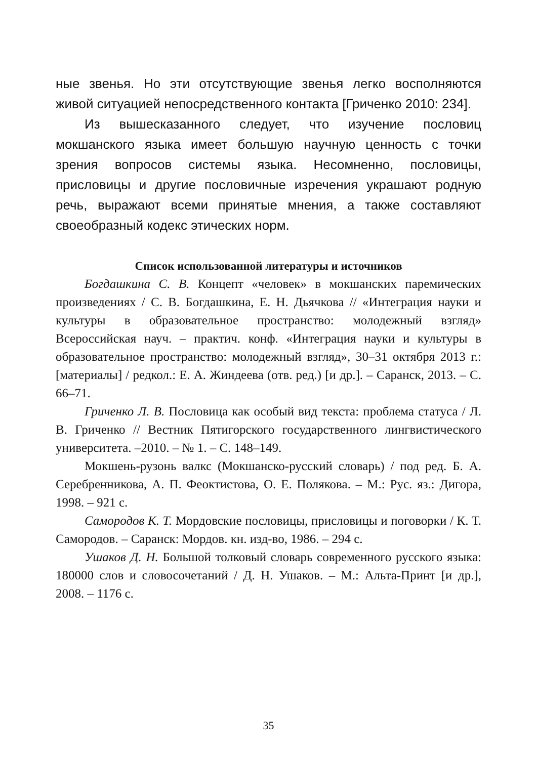ные звенья. Но эти отсутствующие звенья легко восполняются живой ситуацией непосредственного контакта [Гриченко 2010: 234].
Из вышесказанного следует, что изучение пословиц мокшанского языка имеет большую научную ценность с точки зрения вопросов системы языка. Несомненно, пословицы, присловицы и другие пословичные изречения украшают родную речь, выражают всеми принятые мнения, а также составляют своеобразный кодекс этических норм.
Список использованной литературы и источников
Богдашкина С. В. Концепт «человек» в мокшанских паремических произведениях / С. В. Богдашкина, Е. Н. Дьячкова // «Интеграция науки и культуры в образовательное пространство: молодежный взгляд» Всероссийская науч. – практич. конф. «Интеграция науки и культуры в образовательное пространство: молодежный взгляд», 30–31 октября 2013 г.: [материалы] / редкол.: Е. А. Жиндеева (отв. ред.) [и др.]. – Саранск, 2013. – С. 66–71.
Гриченко Л. В. Пословица как особый вид текста: проблема статуса / Л. В. Гриченко // Вестник Пятигорского государственного лингвистического университета. –2010. – № 1. – С. 148–149.
Мокшень-рузонь валкс (Мокшанско-русский словарь) / под ред. Б. А. Серебренникова, А. П. Феоктистова, О. Е. Полякова. – М.: Рус. яз.: Дигора, 1998. – 921 с.
Самородов К. Т. Мордовские пословицы, присловицы и поговорки / К. Т. Самородов. – Саранск: Мордов. кн. изд-во, 1986. – 294 с.
Ушаков Д. Н. Большой толковый словарь современного русского языка: 180000 слов и словосочетаний / Д. Н. Ушаков. – М.: Альта-Принт [и др.], 2008. – 1176 с.
35